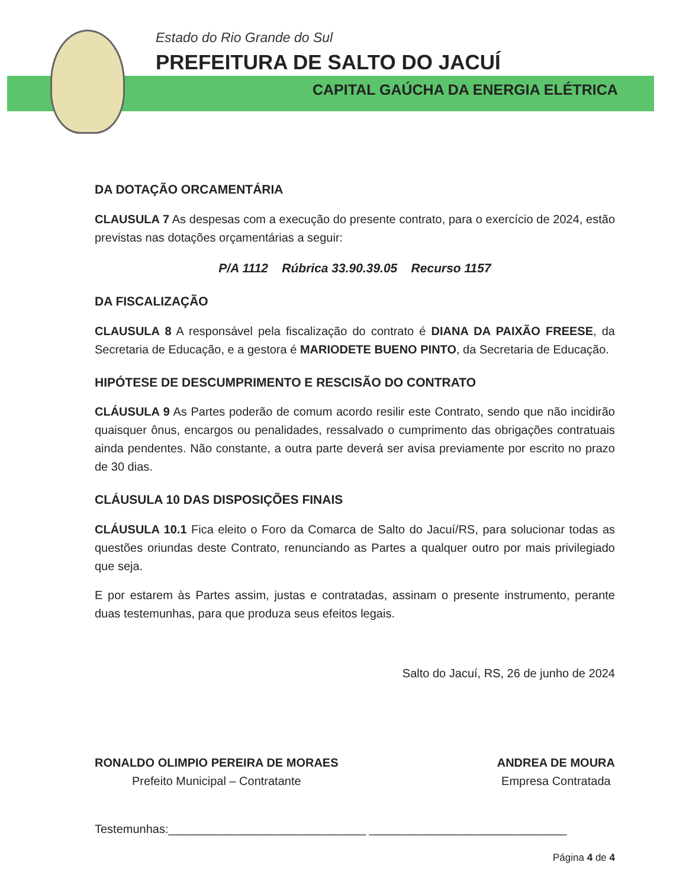Estado do Rio Grande do Sul
PREFEITURA DE SALTO DO JACUÍ
CAPITAL GAÚCHA DA ENERGIA ELÉTRICA
DA DOTAÇÃO ORCAMENTÁRIA
CLAUSULA 7 As despesas com a execução do presente contrato, para o exercício de 2024, estão previstas nas dotações orçamentárias a seguir:
P/A 1112 Rúbrica 33.90.39.05 Recurso 1157
DA FISCALIZAÇÃO
CLAUSULA 8 A responsável pela fiscalização do contrato é DIANA DA PAIXÃO FREESE, da Secretaria de Educação, e a gestora é MARIODETE BUENO PINTO, da Secretaria de Educação.
HIPÓTESE DE DESCUMPRIMENTO E RESCISÃO DO CONTRATO
CLÁUSULA 9 As Partes poderão de comum acordo resilir este Contrato, sendo que não incidirão quaisquer ônus, encargos ou penalidades, ressalvado o cumprimento das obrigações contratuais ainda pendentes. Não constante, a outra parte deverá ser avisa previamente por escrito no prazo de 30 dias.
CLÁUSULA 10 DAS DISPOSIÇÕES FINAIS
CLÁUSULA 10.1 Fica eleito o Foro da Comarca de Salto do Jacuí/RS, para solucionar todas as questões oriundas deste Contrato, renunciando as Partes a qualquer outro por mais privilegiado que seja.
E por estarem às Partes assim, justas e contratadas, assinam o presente instrumento, perante duas testemunhas, para que produza seus efeitos legais.
Salto do Jacuí, RS, 26 de junho de 2024
RONALDO OLIMPIO PEREIRA DE MORAES
Prefeito Municipal – Contratante
ANDREA DE MOURA
Empresa Contratada
Testemunhas:______________________________ ______________________________
Página 4 de 4